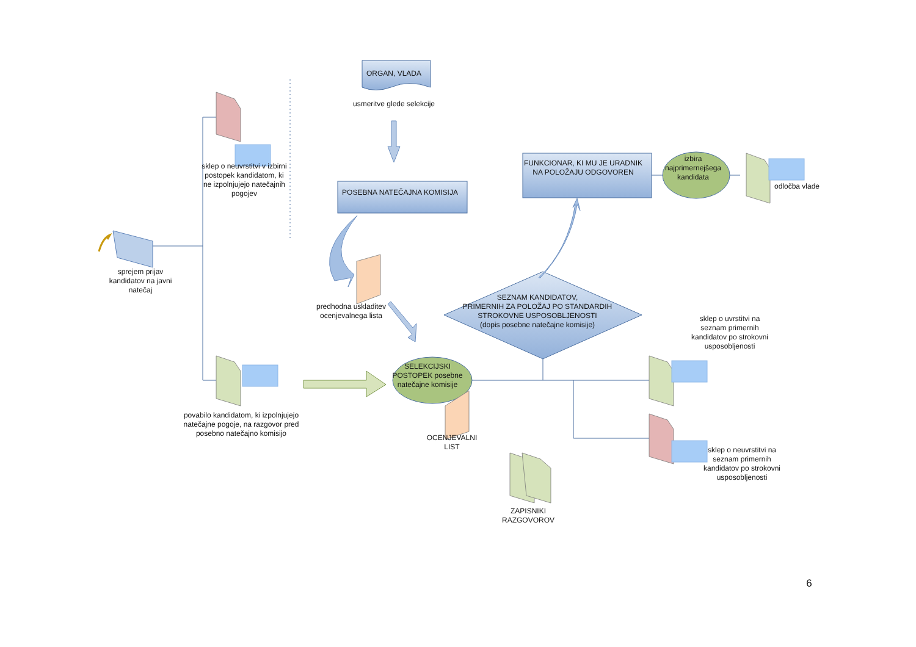ORGAN, VLADA
usmeritve glede selekcije
sklep o neuvrstitvi v izbirni postopek kandidatom, ki ne izpolnjujejo natečajnih pogojev
POSEBNA NATEČAJNA KOMISIJA
FUNKCIONAR, KI MU JE URADNIK NA POLOŽAJU ODGOVOREN
izbira najprimernejšega kandidata
odločba vlade
sprejem prijav kandidatov na javni natečaj
predhodna uskladitev ocenjevalnega lista
SEZNAM KANDIDATOV,
PRIMERNIH ZA POLOŽAJ PO STANDARDIH STROKOVNE USPOSOBLJENOSTI
(dopis posebne natečajne komisije)
sklep o uvrstitvi na seznam primernih kandidatov po strokovni usposobljenosti
SELEKCIJSKI POSTOPEK posebne natečajne komisije
povabilo kandidatom, ki izpolnjujejo natečajne pogoje, na razgovor pred posebno natečajno komisijo
OCENJEVALNI LIST
sklep o neuvrstitvi na seznam primernih kandidatov po strokovni usposobljenosti
ZAPISNIKI RAZGOVOROV
6